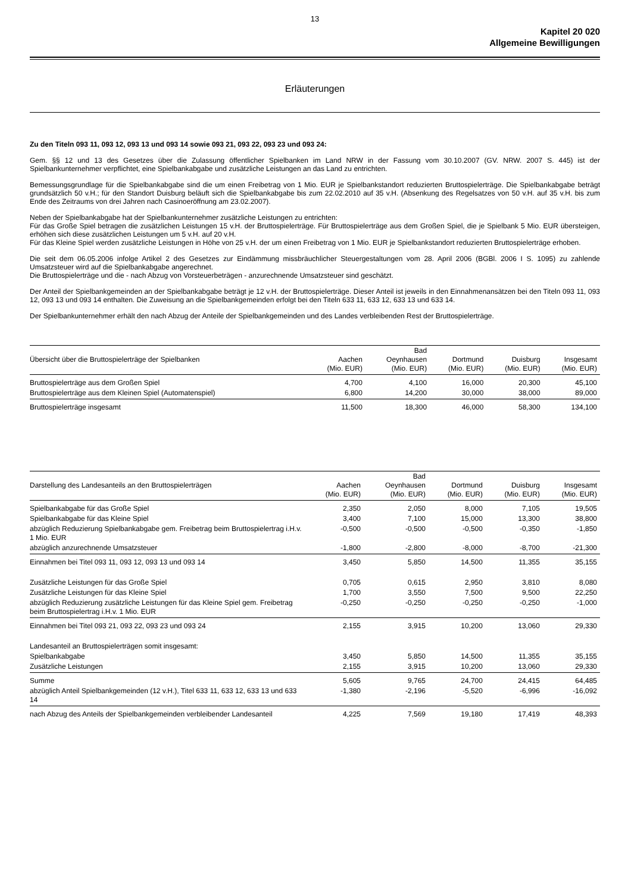13
Kapitel 20 020
Allgemeine Bewilligungen
Erläuterungen
Zu den Titeln 093 11, 093 12, 093 13 und 093 14 sowie 093 21, 093 22, 093 23 und 093 24:
Gem. §§ 12 und 13 des Gesetzes über die Zulassung öffentlicher Spielbanken im Land NRW in der Fassung vom 30.10.2007 (GV. NRW. 2007 S. 445) ist der Spielbankunternehmer verpflichtet, eine Spielbankabgabe und zusätzliche Leistungen an das Land zu entrichten.
Bemessungsgrundlage für die Spielbankabgabe sind die um einen Freibetrag von 1 Mio. EUR je Spielbankstandort reduzierten Bruttospielerträge. Die Spielbankabgabe beträgt grundsätzlich 50 v.H.; für den Standort Duisburg beläuft sich die Spielbankabgabe bis zum 22.02.2010 auf 35 v.H. (Absenkung des Regelsatzes von 50 v.H. auf 35 v.H. bis zum Ende des Zeitraums von drei Jahren nach Casinoeröffnung am 23.02.2007).
Neben der Spielbankabgabe hat der Spielbankunternehmer zusätzliche Leistungen zu entrichten:
Für das Große Spiel betragen die zusätzlichen Leistungen 15 v.H. der Bruttospielerträge. Für Bruttospielerträge aus dem Großen Spiel, die je Spielbank 5 Mio. EUR übersteigen, erhöhen sich diese zusätzlichen Leistungen um 5 v.H. auf 20 v.H.
Für das Kleine Spiel werden zusätzliche Leistungen in Höhe von 25 v.H. der um einen Freibetrag von 1 Mio. EUR je Spielbankstandort reduzierten Bruttospielerträge erhoben.
Die seit dem 06.05.2006 infolge Artikel 2 des Gesetzes zur Eindämmung missbräuchlicher Steuergestaltungen vom 28. April 2006 (BGBl. 2006 I S. 1095) zu zahlende Umsatzsteuer wird auf die Spielbankabgabe angerechnet.
Die Bruttospielerträge und die - nach Abzug von Vorsteuerbeträgen - anzurechnende Umsatzsteuer sind geschätzt.
Der Anteil der Spielbankgemeinden an der Spielbankabgabe beträgt je 12 v.H. der Bruttospielerträge. Dieser Anteil ist jeweils in den Einnahmenansätzen bei den Titeln 093 11, 093 12, 093 13 und 093 14 enthalten. Die Zuweisung an die Spielbankgemeinden erfolgt bei den Titeln 633 11, 633 12, 633 13 und 633 14.
Der Spielbankunternehmer erhält den nach Abzug der Anteile der Spielbankgemeinden und des Landes verbleibenden Rest der Bruttospielerträge.
| Übersicht über die Bruttospielerträge der Spielbanken | Aachen (Mio. EUR) | Bad Oeynhausen (Mio. EUR) | Dortmund (Mio. EUR) | Duisburg (Mio. EUR) | Insgesamt (Mio. EUR) |
| --- | --- | --- | --- | --- | --- |
| Bruttospielerträge aus dem Großen Spiel | 4,700 | 4,100 | 16,000 | 20,300 | 45,100 |
| Bruttospielerträge aus dem Kleinen Spiel (Automatenspiel) | 6,800 | 14,200 | 30,000 | 38,000 | 89,000 |
| Bruttospielerträge insgesamt | 11,500 | 18,300 | 46,000 | 58,300 | 134,100 |
| Darstellung des Landesanteils an den Bruttospielerträgen | Aachen (Mio. EUR) | Bad Oeynhausen (Mio. EUR) | Dortmund (Mio. EUR) | Duisburg (Mio. EUR) | Insgesamt (Mio. EUR) |
| --- | --- | --- | --- | --- | --- |
| Spielbankabgabe für das Große Spiel | 2,350 | 2,050 | 8,000 | 7,105 | 19,505 |
| Spielbankabgabe für das Kleine Spiel | 3,400 | 7,100 | 15,000 | 13,300 | 38,800 |
| abzüglich Reduzierung Spielbankabgabe gem. Freibetrag beim Bruttospielertrag i.H.v. 1 Mio. EUR | -0,500 | -0,500 | -0,500 | -0,350 | -1,850 |
| abzüglich anzurechnende Umsatzsteuer | -1,800 | -2,800 | -8,000 | -8,700 | -21,300 |
| Einnahmen bei Titel 093 11, 093 12, 093 13 und 093 14 | 3,450 | 5,850 | 14,500 | 11,355 | 35,155 |
| Zusätzliche Leistungen für das Große Spiel | 0,705 | 0,615 | 2,950 | 3,810 | 8,080 |
| Zusätzliche Leistungen für das Kleine Spiel | 1,700 | 3,550 | 7,500 | 9,500 | 22,250 |
| abzüglich Reduzierung zusätzliche Leistungen für das Kleine Spiel gem. Freibetrag beim Bruttospielertrag i.H.v. 1 Mio. EUR | -0,250 | -0,250 | -0,250 | -0,250 | -1,000 |
| Einnahmen bei Titel 093 21, 093 22, 093 23 und 093 24 | 2,155 | 3,915 | 10,200 | 13,060 | 29,330 |
| Landesanteil an Bruttospielerträgen somit insgesamt: | | | | | |
| Spielbankabgabe | 3,450 | 5,850 | 14,500 | 11,355 | 35,155 |
| Zusätzliche Leistungen | 2,155 | 3,915 | 10,200 | 13,060 | 29,330 |
| Summe | 5,605 | 9,765 | 24,700 | 24,415 | 64,485 |
| abzüglich Anteil Spielbankgemeinden (12 v.H.), Titel 633 11, 633 12, 633 13 und 633 14 | -1,380 | -2,196 | -5,520 | -6,996 | -16,092 |
| nach Abzug des Anteils der Spielbankgemeinden verbleibender Landesanteil | 4,225 | 7,569 | 19,180 | 17,419 | 48,393 |